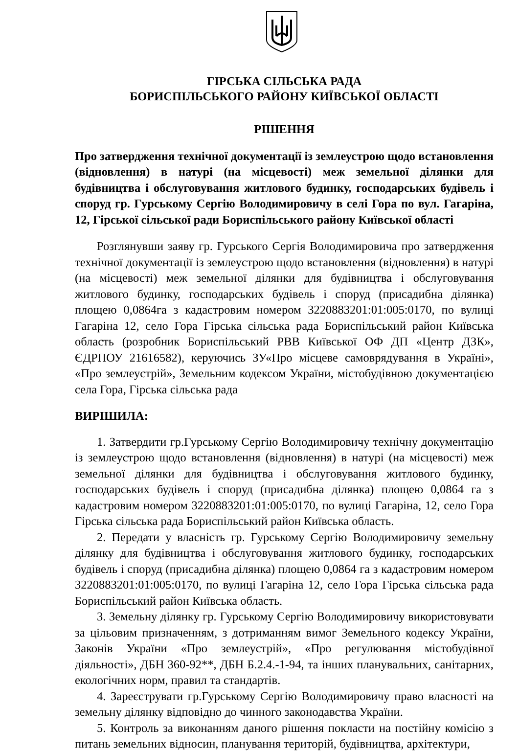ГІРСЬКА СІЛЬСЬКА РАДА
БОРИСПІЛЬСЬКОГО РАЙОНУ КИЇВСЬКОЇ ОБЛАСТІ
РІШЕННЯ
Про затвердження технічної документації із землеустрою щодо встановлення (відновлення) в натурі (на місцевості) меж земельної ділянки для будівництва і обслуговування житлового будинку, господарських будівель і споруд гр. Гурському Сергію Володимировичу в селі Гора по вул. Гагаріна, 12, Гірської сільської ради Бориспільського району Київської області
Розглянувши заяву гр. Гурського Сергія Володимировича про затвердження технічної документації із землеустрою щодо встановлення (відновлення) в натурі (на місцевості) меж земельної ділянки для будівництва і обслуговування житлового будинку, господарських будівель і споруд (присадибна ділянка) площею 0,0864га з кадастровим номером 3220883201:01:005:0170, по вулиці Гагаріна 12, село Гора Гірська сільська рада Бориспільський район Київська область (розробник Бориспільський РВВ Київської ОФ ДП «Центр ДЗК», ЄДРПОУ 21616582), керуючись ЗУ«Про місцеве самоврядування в Україні», «Про землеустрій», Земельним кодексом України, містобудівною документацією села Гора, Гірська сільська рада
ВИРІШИЛА:
1. Затвердити гр.Гурському Сергію Володимировичу технічну документацію із землеустрою щодо встановлення (відновлення) в натурі (на місцевості) меж земельної ділянки для будівництва і обслуговування житлового будинку, господарських будівель і споруд (присадибна ділянка) площею 0,0864 га з кадастровим номером 3220883201:01:005:0170, по вулиці Гагаріна, 12, село Гора Гірська сільська рада Бориспільський район Київська область.
2. Передати у власність гр. Гурському Сергію Володимировичу земельну ділянку для будівництва і обслуговування житлового будинку, господарських будівель і споруд (присадибна ділянка) площею 0,0864 га з кадастровим номером 3220883201:01:005:0170, по вулиці Гагаріна 12, село Гора Гірська сільська рада Бориспільський район Київська область.
3. Земельну ділянку гр. Гурському Сергію Володимировичу використовувати за цільовим призначенням, з дотриманням вимог Земельного кодексу України, Законів України «Про землеустрій», «Про регулювання містобудівної діяльності», ДБН 360-92**, ДБН Б.2.4.-1-94, та інших планувальних, санітарних, екологічних норм, правил та стандартів.
4. Зареєструвати гр.Гурському Сергію Володимировичу право власності на земельну ділянку відповідно до чинного законодавства України.
5. Контроль за виконанням даного рішення покласти на постійну комісію з питань земельних відносин, планування територій, будівництва, архітектури,